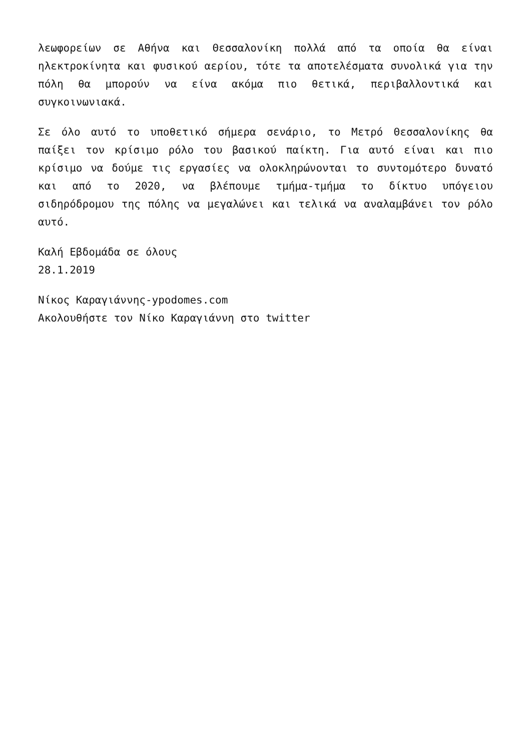λεωφορείων σε Αθήνα και Θεσσαλονίκη πολλά από τα οποία θα είναι ηλεκτροκίνητα και φυσικού αερίου, τότε τα αποτελέσματα συνολικά για την πόλη θα μπορούν να είνα ακόμα πιο θετικά, περιβαλλοντικά και συγκοινωνιακά.
Σε όλο αυτό το υποθετικό σήμερα σενάριο, το Μετρό Θεσσαλονίκης θα παίξει τον κρίσιμο ρόλο του βασικού παίκτη. Για αυτό είναι και πιο κρίσιμο να δούμε τις εργασίες να ολοκληρώνονται το συντομότερο δυνατό και από το 2020, να βλέπουμε τμήμα-τμήμα το δίκτυο υπόγειου σιδηρόδρομου της πόλης να μεγαλώνει και τελικά να αναλαμβάνει τον ρόλο αυτό.
Καλή Εβδομάδα σε όλους
28.1.2019
Νίκος Καραγιάννης-ypodomes.com
Ακολουθήστε τον Νίκο Καραγιάννη στο twitter